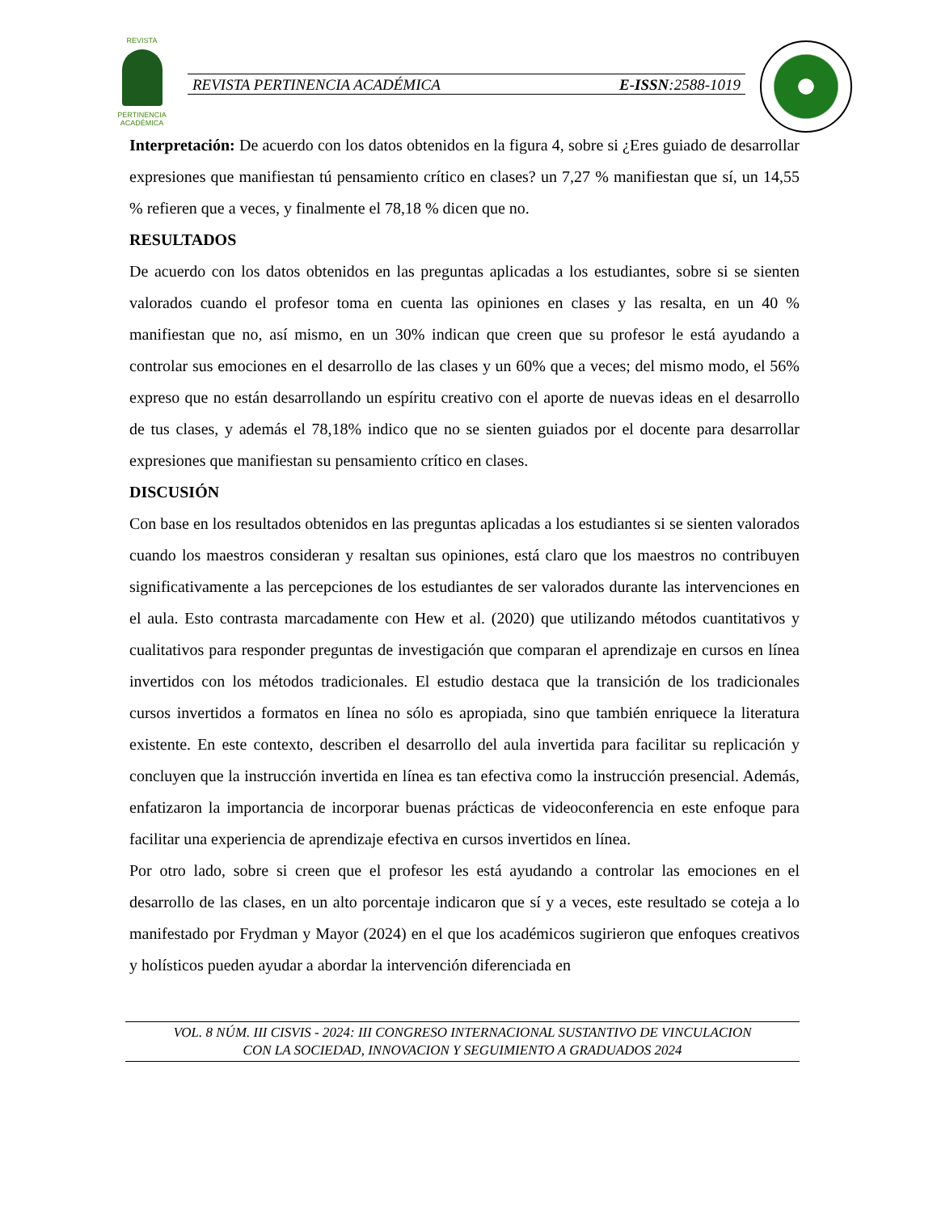REVISTA
PERTINENCIA ACADÉMICA
REVISTA PERTINENCIA ACADÉMICA E-ISSN:2588-1019
Interpretación: De acuerdo con los datos obtenidos en la figura 4, sobre si ¿Eres guiado de desarrollar expresiones que manifiestan tú pensamiento crítico en clases? un 7,27 % manifiestan que sí, un 14,55 % refieren que a veces, y finalmente el 78,18 % dicen que no.
RESULTADOS
De acuerdo con los datos obtenidos en las preguntas aplicadas a los estudiantes, sobre si se sienten valorados cuando el profesor toma en cuenta las opiniones en clases y las resalta, en un 40 % manifiestan que no, así mismo, en un 30% indican que creen que su profesor le está ayudando a controlar sus emociones en el desarrollo de las clases y un 60% que a veces; del mismo modo, el 56% expreso que no están desarrollando un espíritu creativo con el aporte de nuevas ideas en el desarrollo de tus clases, y además el 78,18% indico que no se sienten guiados por el docente para desarrollar expresiones que manifiestan su pensamiento crítico en clases.
DISCUSIÓN
Con base en los resultados obtenidos en las preguntas aplicadas a los estudiantes si se sienten valorados cuando los maestros consideran y resaltan sus opiniones, está claro que los maestros no contribuyen significativamente a las percepciones de los estudiantes de ser valorados durante las intervenciones en el aula. Esto contrasta marcadamente con Hew et al. (2020) que utilizando métodos cuantitativos y cualitativos para responder preguntas de investigación que comparan el aprendizaje en cursos en línea invertidos con los métodos tradicionales. El estudio destaca que la transición de los tradicionales cursos invertidos a formatos en línea no sólo es apropiada, sino que también enriquece la literatura existente. En este contexto, describen el desarrollo del aula invertida para facilitar su replicación y concluyen que la instrucción invertida en línea es tan efectiva como la instrucción presencial. Además, enfatizaron la importancia de incorporar buenas prácticas de videoconferencia en este enfoque para facilitar una experiencia de aprendizaje efectiva en cursos invertidos en línea.
Por otro lado, sobre si creen que el profesor les está ayudando a controlar las emociones en el desarrollo de las clases, en un alto porcentaje indicaron que sí y a veces, este resultado se coteja a lo manifestado por Frydman y Mayor (2024) en el que los académicos sugirieron que enfoques creativos y holísticos pueden ayudar a abordar la intervención diferenciada en
VOL. 8 NÚM. III CISVIS - 2024: III CONGRESO INTERNACIONAL SUSTANTIVO DE VINCULACION
CON LA SOCIEDAD, INNOVACION Y SEGUIMIENTO A GRADUADOS 2024